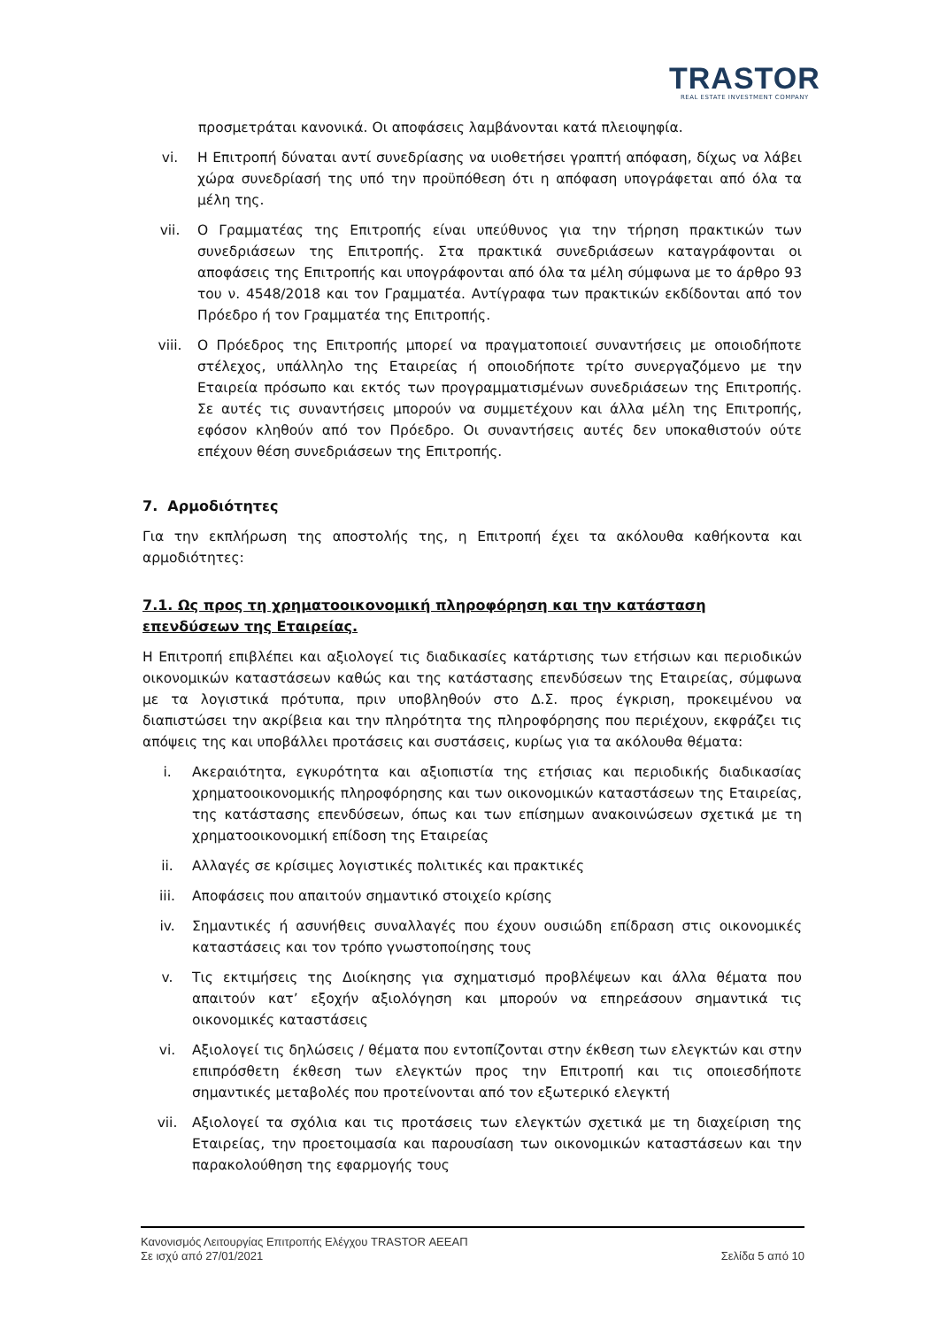TRASTOR
REAL ESTATE INVESTMENT COMPANY
προσμετράται κανονικά. Οι αποφάσεις λαμβάνονται κατά πλειοψηφία.
vi. Η Επιτροπή δύναται αντί συνεδρίασης να υιοθετήσει γραπτή απόφαση, δίχως να λάβει χώρα συνεδρίασή της υπό την προϋπόθεση ότι η απόφαση υπογράφεται από όλα τα μέλη της.
vii. Ο Γραμματέας της Επιτροπής είναι υπεύθυνος για την τήρηση πρακτικών των συνεδριάσεων της Επιτροπής. Στα πρακτικά συνεδριάσεων καταγράφονται οι αποφάσεις της Επιτροπής και υπογράφονται από όλα τα μέλη σύμφωνα με το άρθρο 93 του ν. 4548/2018 και τον Γραμματέα. Αντίγραφα των πρακτικών εκδίδονται από τον Πρόεδρο ή τον Γραμματέα της Επιτροπής.
viii. Ο Πρόεδρος της Επιτροπής μπορεί να πραγματοποιεί συναντήσεις με οποιοδήποτε στέλεχος, υπάλληλο της Εταιρείας ή οποιοδήποτε τρίτο συνεργαζόμενο με την Εταιρεία πρόσωπο και εκτός των προγραμματισμένων συνεδριάσεων της Επιτροπής. Σε αυτές τις συναντήσεις μπορούν να συμμετέχουν και άλλα μέλη της Επιτροπής, εφόσον κληθούν από τον Πρόεδρο. Οι συναντήσεις αυτές δεν υποκαθιστούν ούτε επέχουν θέση συνεδριάσεων της Επιτροπής.
7. Αρμοδιότητες
Για την εκπλήρωση της αποστολής της, η Επιτροπή έχει τα ακόλουθα καθήκοντα και αρμοδιότητες:
7.1. Ως προς τη χρηματοοικονομική πληροφόρηση και την κατάσταση επενδύσεων της Εταιρείας.
Η Επιτροπή επιβλέπει και αξιολογεί τις διαδικασίες κατάρτισης των ετήσιων και περιοδικών οικονομικών καταστάσεων καθώς και της κατάστασης επενδύσεων της Εταιρείας, σύμφωνα με τα λογιστικά πρότυπα, πριν υποβληθούν στο Δ.Σ. προς έγκριση, προκειμένου να διαπιστώσει την ακρίβεια και την πληρότητα της πληροφόρησης που περιέχουν, εκφράζει τις απόψεις της και υποβάλλει προτάσεις και συστάσεις, κυρίως για τα ακόλουθα θέματα:
i. Ακεραιότητα, εγκυρότητα και αξιοπιστία της ετήσιας και περιοδικής διαδικασίας χρηματοοικονομικής πληροφόρησης και των οικονομικών καταστάσεων της Εταιρείας, της κατάστασης επενδύσεων, όπως και των επίσημων ανακοινώσεων σχετικά με τη χρηματοοικονομική επίδοση της Εταιρείας
ii. Αλλαγές σε κρίσιμες λογιστικές πολιτικές και πρακτικές
iii. Αποφάσεις που απαιτούν σημαντικό στοιχείο κρίσης
iv. Σημαντικές ή ασυνήθεις συναλλαγές που έχουν ουσιώδη επίδραση στις οικονομικές καταστάσεις και τον τρόπο γνωστοποίησης τους
v. Τις εκτιμήσεις της Διοίκησης για σχηματισμό προβλέψεων και άλλα θέματα που απαιτούν κατ’ εξοχήν αξιολόγηση και μπορούν να επηρεάσουν σημαντικά τις οικονομικές καταστάσεις
vi. Αξιολογεί τις δηλώσεις / θέματα που εντοπίζονται στην έκθεση των ελεγκτών και στην επιπρόσθετη έκθεση των ελεγκτών προς την Επιτροπή και τις οποιεσδήποτε σημαντικές μεταβολές που προτείνονται από τον εξωτερικό ελεγκτή
vii. Αξιολογεί τα σχόλια και τις προτάσεις των ελεγκτών σχετικά με τη διαχείριση της Εταιρείας, την προετοιμασία και παρουσίαση των οικονομικών καταστάσεων και την παρακολούθηση της εφαρμογής τους
Κανονισμός Λειτουργίας Επιτροπής Ελέγχου TRASTOR ΑΕΕΑΠ
Σε ισχύ από 27/01/2021 Σελίδα 5 από 10